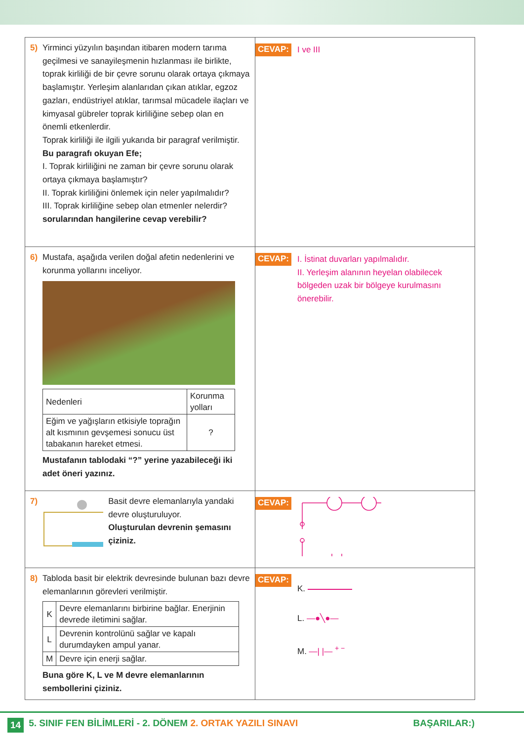5) Yirminci yüzyılın başından itibaren modern tarıma geçilmesi ve sanayileşmenin hızlanması ile birlikte, toprak kirliliği de bir çevre sorunu olarak ortaya çıkmaya başlamıştır. Yerleşim alanlarıdan çıkan atıklar, egzoz gazları, endüstriyel atıklar, tarımsal mücadele ilaçları ve kimyasal gübreler toprak kirliliğine sebep olan en önemli etkenlerdir.
Toprak kirliliği ile ilgili yukarıda bir paragraf verilmiştir.
Bu paragrafı okuyan Efe;
I. Toprak kirliliğini ne zaman bir çevre sorunu olarak ortaya çıkmaya başlamıştır?
II. Toprak kirliliğini önlemek için neler yapılmalıdır?
III. Toprak kirliliğine sebep olan etmenler nelerdir?
sorularından hangilerine cevap verebilir?
CEVAP: I ve III
6) Mustafa, aşağıda verilen doğal afetin nedenlerini ve korunma yollarını inceliyor.
| Nedenleri | Korunma yolları |
| --- | --- |
| Eğim ve yağışların etkisiyle toprağın alt kısmının gevşemesi sonucu üst tabakanın hareket etmesi. | ? |
Mustafanın tablodaki “?” yerine yazabileceği iki adet öneri yazınız.
CEVAP: I. İstinat duvarları yapılmalıdır.
II. Yerleşim alanının heyelan olabilecek bölgeden uzak bir bölgeye kurulmasını önerebilir.
7) Basit devre elemanlarıyla yandaki devre oluşturuluyor.
Oluşturulan devrenin şemasını çiziniz.
CEVAP:
8) Tabloda basit bir elektrik devresinde bulunan bazı devre elemanlarının görevleri verilmiştir.
| K | Devre elemanlarını birbirine bağlar. Enerjinin devrede iletimini sağlar. |
| L | Devrenin kontrolünü sağlar ve kapalı durumdayken ampul yanar. |
| M | Devre için enerji sağlar. |
Buna göre K, L ve M devre elemanlarının sembollerini çiziniz.
CEVAP:
K.
L. —●╲●—
M. —| |— <sup>+ −</sup>
14 5. SINIF FEN BİLİMLERİ - 2. DÖNEM 2. ORTAK YAZILI SINAVI BAŞARILAR:)